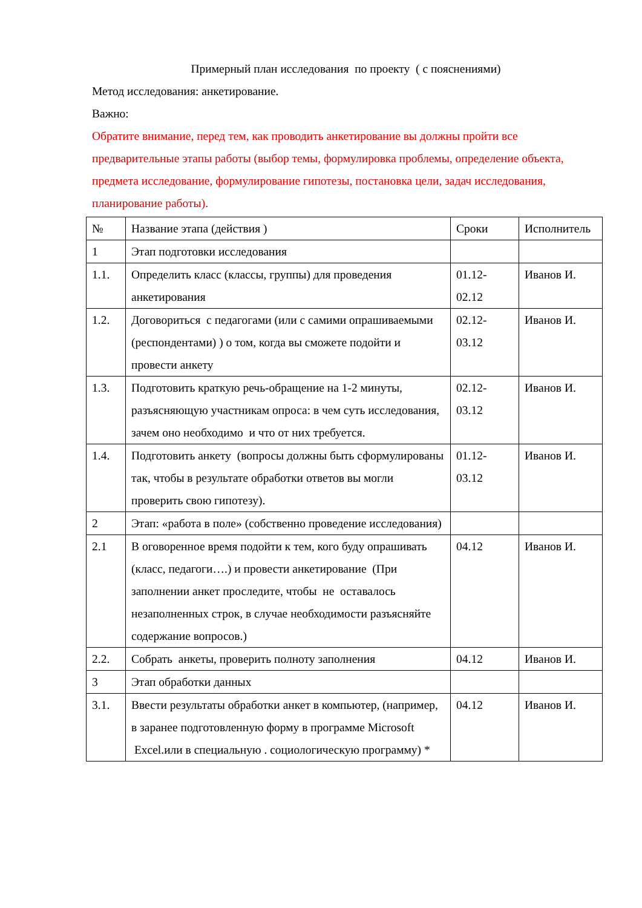Примерный план исследования по проекту ( с пояснениями)
Метод исследования: анкетирование.
Важно:
Обратите внимание, перед тем, как проводить анкетирование вы должны пройти все предварительные этапы работы (выбор темы, формулировка проблемы, определение объекта, предмета исследование, формулирование гипотезы, постановка цели, задач исследования, планирование работы).
| № | Название этапа (действия ) | Сроки | Исполнитель |
| 1 | Этап подготовки исследования | | |
| 1.1. | Определить класс (классы, группы) для проведения анкетирования | 01.12-02.12 | Иванов И. |
| 1.2. | Договориться с педагогами (или с самими опрашиваемыми (респондентами) ) о том, когда вы сможете подойти и провести анкету | 02.12-03.12 | Иванов И. |
| 1.3. | Подготовить краткую речь-обращение на 1-2 минуты, разъясняющую участникам опроса: в чем суть исследования, зачем оно необходимо и что от них требуется. | 02.12-03.12 | Иванов И. |
| 1.4. | Подготовить анкету (вопросы должны быть сформулированы так, чтобы в результате обработки ответов вы могли проверить свою гипотезу). | 01.12-03.12 | Иванов И. |
| 2 | Этап: «работа в поле» (собственно проведение исследования) | | |
| 2.1 | В оговоренное время подойти к тем, кого буду опрашивать (класс, педагоги….) и провести анкетирование (При заполнении анкет проследите, чтобы не оставалось незаполненных строк, в случае необходимости разъясняйте содержание вопросов.) | 04.12 | Иванов И. |
| 2.2. | Собрать анкеты, проверить полноту заполнения | 04.12 | Иванов И. |
| 3 | Этап обработки данных | | |
| 3.1. | Ввести результаты обработки анкет в компьютер, (например, в заранее подготовленную форму в программе Microsoft Excel.или в специальную . социологическую программу) * | 04.12 | Иванов И. |